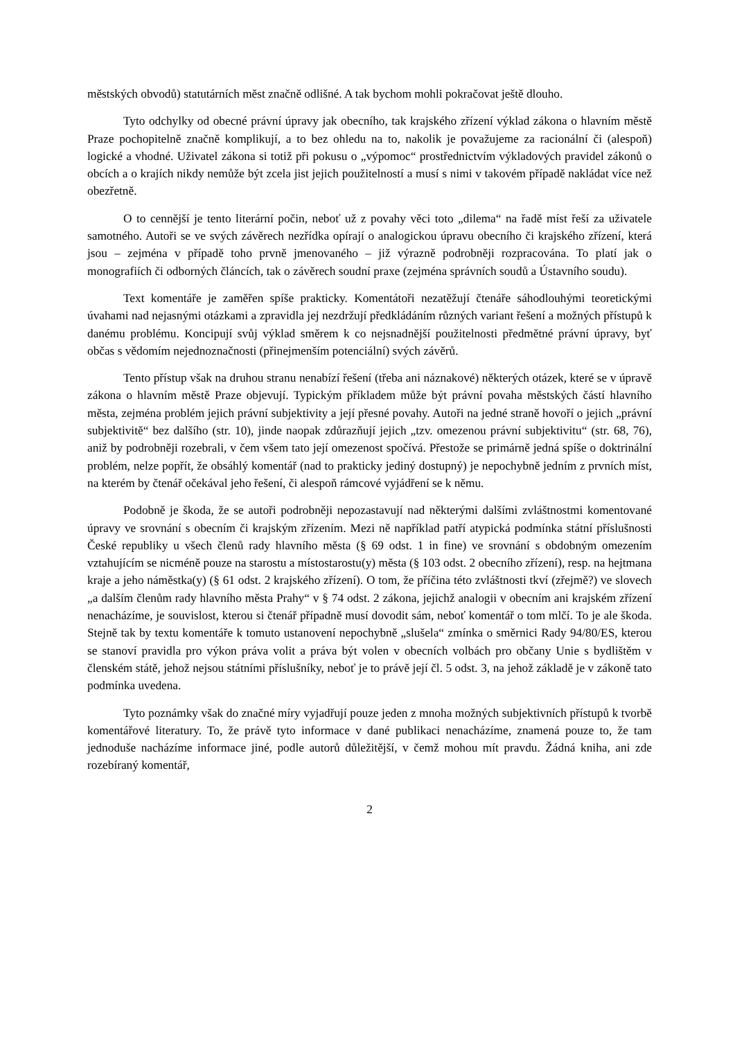městských obvodů) statutárních měst značně odlišné. A tak bychom mohli pokračovat ještě dlouho.
Tyto odchylky od obecné právní úpravy jak obecního, tak krajského zřízení výklad zákona o hlavním městě Praze pochopitelně značně komplikují, a to bez ohledu na to, nakolik je považujeme za racionální či (alespoň) logické a vhodné. Uživatel zákona si totiž při pokusu o „výpomoc“ prostřednictvím výkladových pravidel zákonů o obcích a o krajích nikdy nemůže být zcela jist jejich použitelností a musí s nimi v takovém případě nakládat více než obezřetně.
O to cennější je tento literární počin, neboť už z povahy věci toto „dilema“ na řadě míst řeší za uživatele samotného. Autoři se ve svých závěrech nezřídka opírají o analogickou úpravu obecního či krajského zřízení, která jsou – zejména v případě toho prvně jmenovaného – již výrazně podrobněji rozpracována. To platí jak o monografiích či odborných článcích, tak o závěrech soudní praxe (zejména správních soudů a Ústavního soudu).
Text komentáře je zaměřen spíše prakticky. Komentátoři nezatěžují čtenáře sáhodlouhými teoretickými úvahami nad nejasnými otázkami a zpravidla jej nezdržují předkládáním různých variant řešení a možných přístupů k danému problému. Koncipují svůj výklad směrem k co nejsnadnější použitelnosti předmětné právní úpravy, byť občas s vědomím nejednoznačnosti (přinejmenším potenciální) svých závěrů.
Tento přístup však na druhou stranu nenabízí řešení (třeba ani náznakové) některých otázek, které se v úpravě zákona o hlavním městě Praze objevují. Typickým příkladem může být právní povaha městských částí hlavního města, zejména problém jejich právní subjektivity a její přesné povahy. Autoři na jedné straně hovoří o jejich „právní subjektivitě“ bez dalšího (str. 10), jinde naopak zdůrazňují jejich „tzv. omezenou právní subjektivitu“ (str. 68, 76), aniž by podrobněji rozebrali, v čem všem tato její omezenost spočívá. Přestože se primárně jedná spíše o doktrinální problém, nelze popřít, že obsáhlý komentář (nad to prakticky jediný dostupný) je nepochybně jedním z prvních míst, na kterém by čtenář očekával jeho řešení, či alespoň rámcové vyjádření se k němu.
Podobně je škoda, že se autoři podrobněji nepozastavují nad některými dalšími zvláštnostmi komentované úpravy ve srovnání s obecním či krajským zřízením. Mezi ně například patří atypická podmínka státní příslušnosti České republiky u všech členů rady hlavního města (§ 69 odst. 1 in fine) ve srovnání s obdobným omezením vztahujícím se nicméně pouze na starostu a místostarostu(y) města (§ 103 odst. 2 obecního zřízení), resp. na hejtmana kraje a jeho náměstka(y) (§ 61 odst. 2 krajského zřízení). O tom, že příčina této zvláštnosti tkví (zřejmě?) ve slovech „a dalším členům rady hlavního města Prahy“ v § 74 odst. 2 zákona, jejichž analogii v obecním ani krajském zřízení nenacházíme, je souvislost, kterou si čtenář případně musí dovodit sám, neboť komentář o tom mlčí. To je ale škoda. Stejně tak by textu komentáře k tomuto ustanovení nepochybně „slušela“ zmínka o směrnici Rady 94/80/ES, kterou se stanoví pravidla pro výkon práva volit a práva být volen v obecních volbách pro občany Unie s bydlištěm v členském státě, jehož nejsou státními příslušníky, neboť je to právě její čl. 5 odst. 3, na jehož základě je v zákoně tato podmínka uvedena.
Tyto poznámky však do značné míry vyjadřují pouze jeden z mnoha možných subjektivních přístupů k tvorbě komentářové literatury. To, že právě tyto informace v dané publikaci nenacházíme, znamená pouze to, že tam jednoduše nacházíme informace jiné, podle autorů důležitější, v čemž mohou mít pravdu. Žádná kniha, ani zde rozebíraný komentář,
2